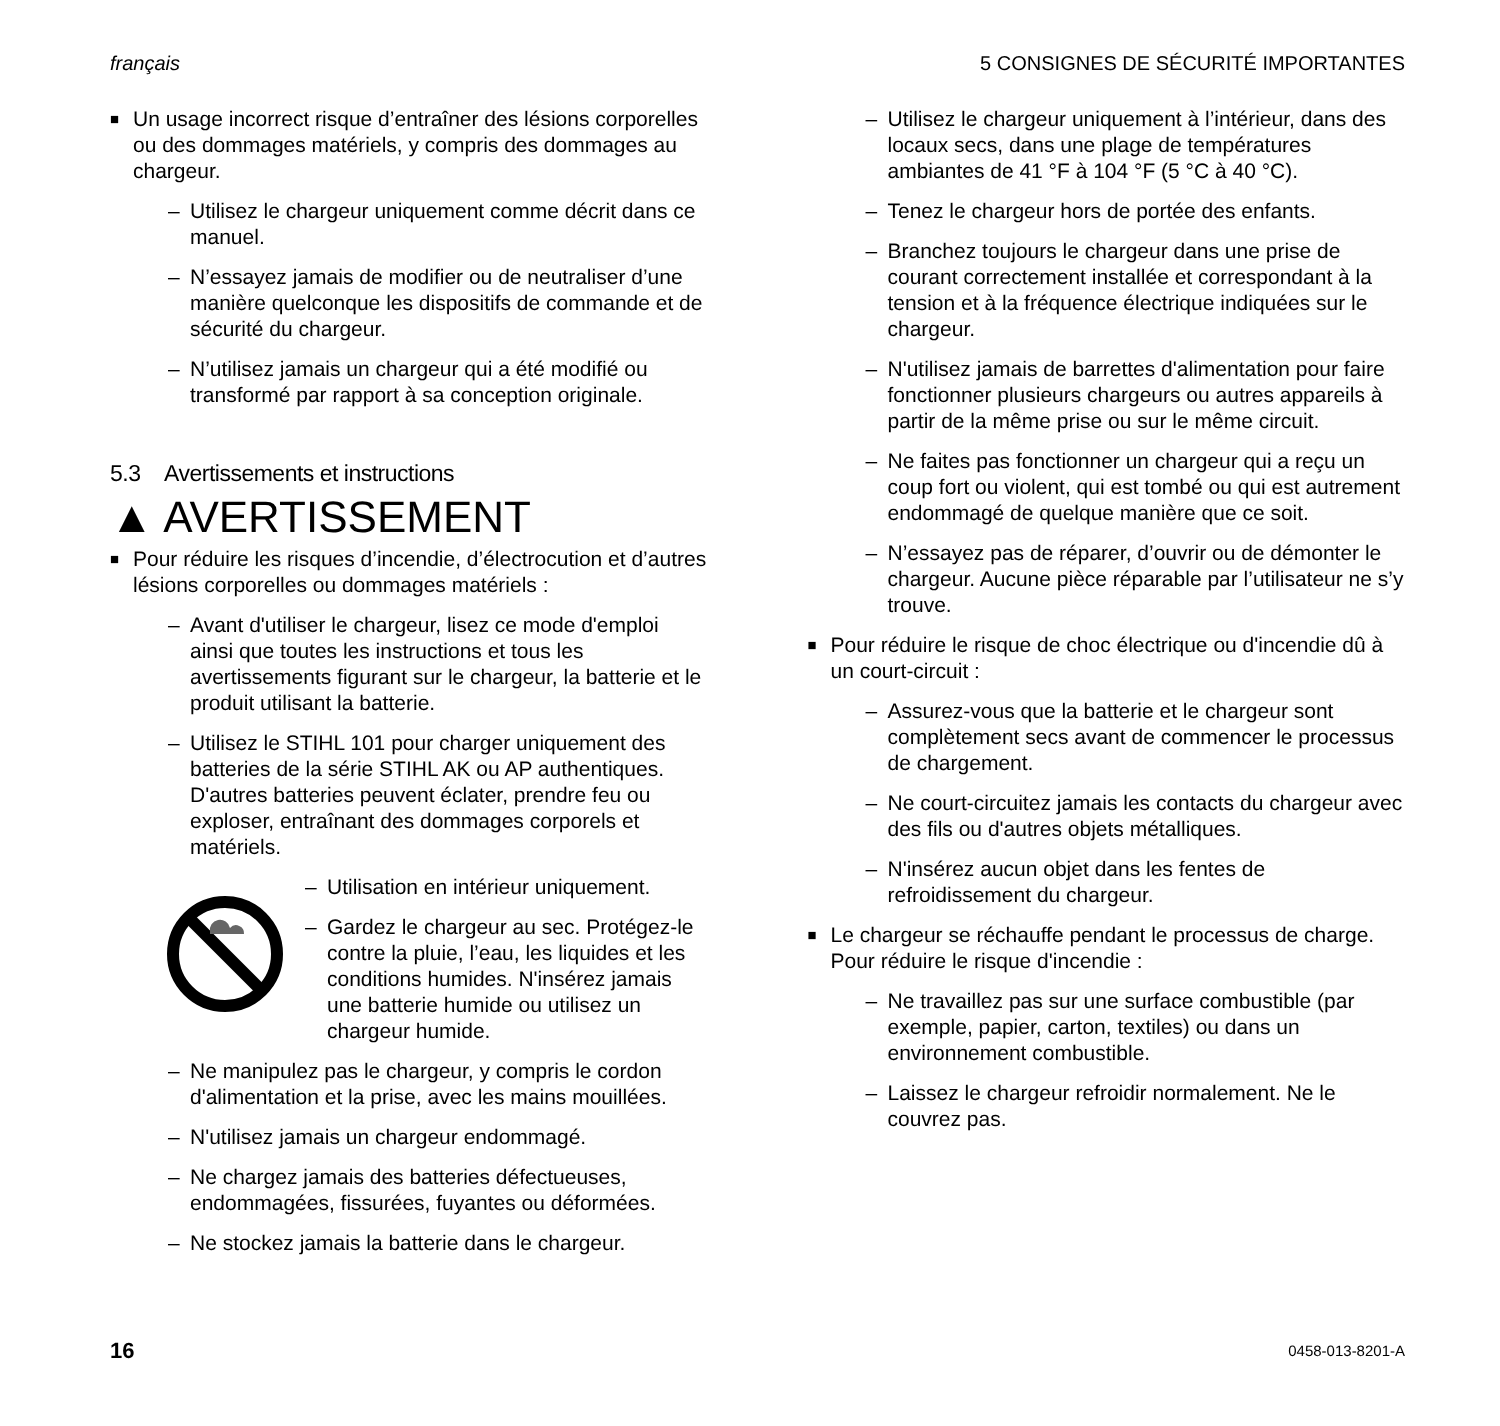français 5 CONSIGNES DE SÉCURITÉ IMPORTANTES
■ Un usage incorrect risque d’entraîner des lésions corporelles ou des dommages matériels, y compris des dommages au chargeur.
– Utilisez le chargeur uniquement comme décrit dans ce manuel.
– N’essayez jamais de modifier ou de neutraliser d’une manière quelconque les dispositifs de commande et de sécurité du chargeur.
– N’utilisez jamais un chargeur qui a été modifié ou transformé par rapport à sa conception originale.
5.3 Avertissements et instructions
▲ AVERTISSEMENT
■ Pour réduire les risques d’incendie, d’électrocution et d’autres lésions corporelles ou dommages matériels :
– Avant d'utiliser le chargeur, lisez ce mode d'emploi ainsi que toutes les instructions et tous les avertissements figurant sur le chargeur, la batterie et le produit utilisant la batterie.
– Utilisez le STIHL 101 pour charger uniquement des batteries de la série STIHL AK ou AP authentiques. D'autres batteries peuvent éclater, prendre feu ou exploser, entraînant des dommages corporels et matériels.
– Utilisation en intérieur uniquement.
– Gardez le chargeur au sec. Protégez-le contre la pluie, l’eau, les liquides et les conditions humides. N'insérez jamais une batterie humide ou utilisez un chargeur humide.
– Ne manipulez pas le chargeur, y compris le cordon d'alimentation et la prise, avec les mains mouillées.
– N'utilisez jamais un chargeur endommagé.
– Ne chargez jamais des batteries défectueuses, endommagées, fissurées, fuyantes ou déformées.
– Ne stockez jamais la batterie dans le chargeur.
– Utilisez le chargeur uniquement à l’intérieur, dans des locaux secs, dans une plage de températures ambiantes de 41 °F à 104 °F (5 °C à 40 °C).
– Tenez le chargeur hors de portée des enfants.
– Branchez toujours le chargeur dans une prise de courant correctement installée et correspondant à la tension et à la fréquence électrique indiquées sur le chargeur.
– N'utilisez jamais de barrettes d'alimentation pour faire fonctionner plusieurs chargeurs ou autres appareils à partir de la même prise ou sur le même circuit.
– Ne faites pas fonctionner un chargeur qui a reçu un coup fort ou violent, qui est tombé ou qui est autrement endommagé de quelque manière que ce soit.
– N’essayez pas de réparer, d’ouvrir ou de démonter le chargeur. Aucune pièce réparable par l’utilisateur ne s’y trouve.
■ Pour réduire le risque de choc électrique ou d'incendie dû à un court-circuit :
– Assurez-vous que la batterie et le chargeur sont complètement secs avant de commencer le processus de chargement.
– Ne court-circuitez jamais les contacts du chargeur avec des fils ou d'autres objets métalliques.
– N'insérez aucun objet dans les fentes de refroidissement du chargeur.
■ Le chargeur se réchauffe pendant le processus de charge. Pour réduire le risque d'incendie :
– Ne travaillez pas sur une surface combustible (par exemple, papier, carton, textiles) ou dans un environnement combustible.
– Laissez le chargeur refroidir normalement. Ne le couvrez pas.
16 0458-013-8201-A